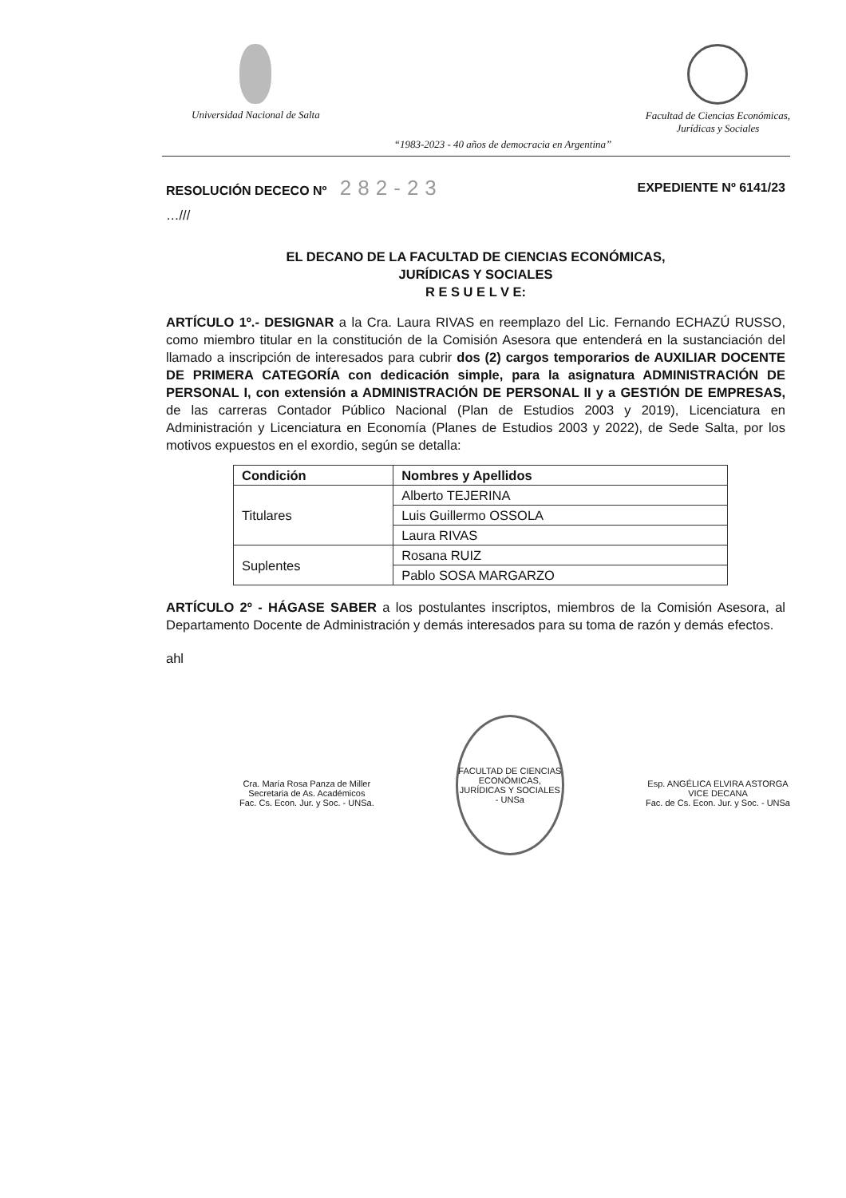Universidad Nacional de Salta Facultad de Ciencias Económicas,
Jurídicas y Sociales
“1983-2023 - 40 años de democracia en Argentina”
RESOLUCIÓN DECECO Nº 282-23 EXPEDIENTE Nº 6141/23
…///
EL DECANO DE LA FACULTAD DE CIENCIAS ECONÓMICAS,
JURÍDICAS Y SOCIALES
R E S U E L V E:
ARTÍCULO 1º.- DESIGNAR a la Cra. Laura RIVAS en reemplazo del Lic. Fernando ECHAZÚ RUSSO, como miembro titular en la constitución de la Comisión Asesora que entenderá en la sustanciación del llamado a inscripción de interesados para cubrir dos (2) cargos temporarios de AUXILIAR DOCENTE DE PRIMERA CATEGORÍA con dedicación simple, para la asignatura ADMINISTRACIÓN DE PERSONAL I, con extensión a ADMINISTRACIÓN DE PERSONAL II y a GESTIÓN DE EMPRESAS, de las carreras Contador Público Nacional (Plan de Estudios 2003 y 2019), Licenciatura en Administración y Licenciatura en Economía (Planes de Estudios 2003 y 2022), de Sede Salta, por los motivos expuestos en el exordio, según se detalla:
| Condición | Nombres y Apellidos |
| --- | --- |
| Titulares | Alberto TEJERINA |
| | Luis Guillermo OSSOLA |
| | Laura RIVAS |
| Suplentes | Rosana RUIZ |
| | Pablo SOSA MARGARZO |
ARTÍCULO 2º - HÁGASE SABER a los postulantes inscriptos, miembros de la Comisión Asesora, al Departamento Docente de Administración y demás interesados para su toma de razón y demás efectos.
ahl
Cra. María Rosa Panza de Miller
Secretaria de As. Académicos
Fac. Cs. Econ. Jur. y Soc. - UNSa.
FACULTAD DE CIENCIAS ECONÓMICAS, JURÍDICAS Y SOCIALES - UNSa
Esp. ANGÉLICA ELVIRA ASTORGA
VICE DECANA
Fac. de Cs. Econ. Jur. y Soc. - UNSa